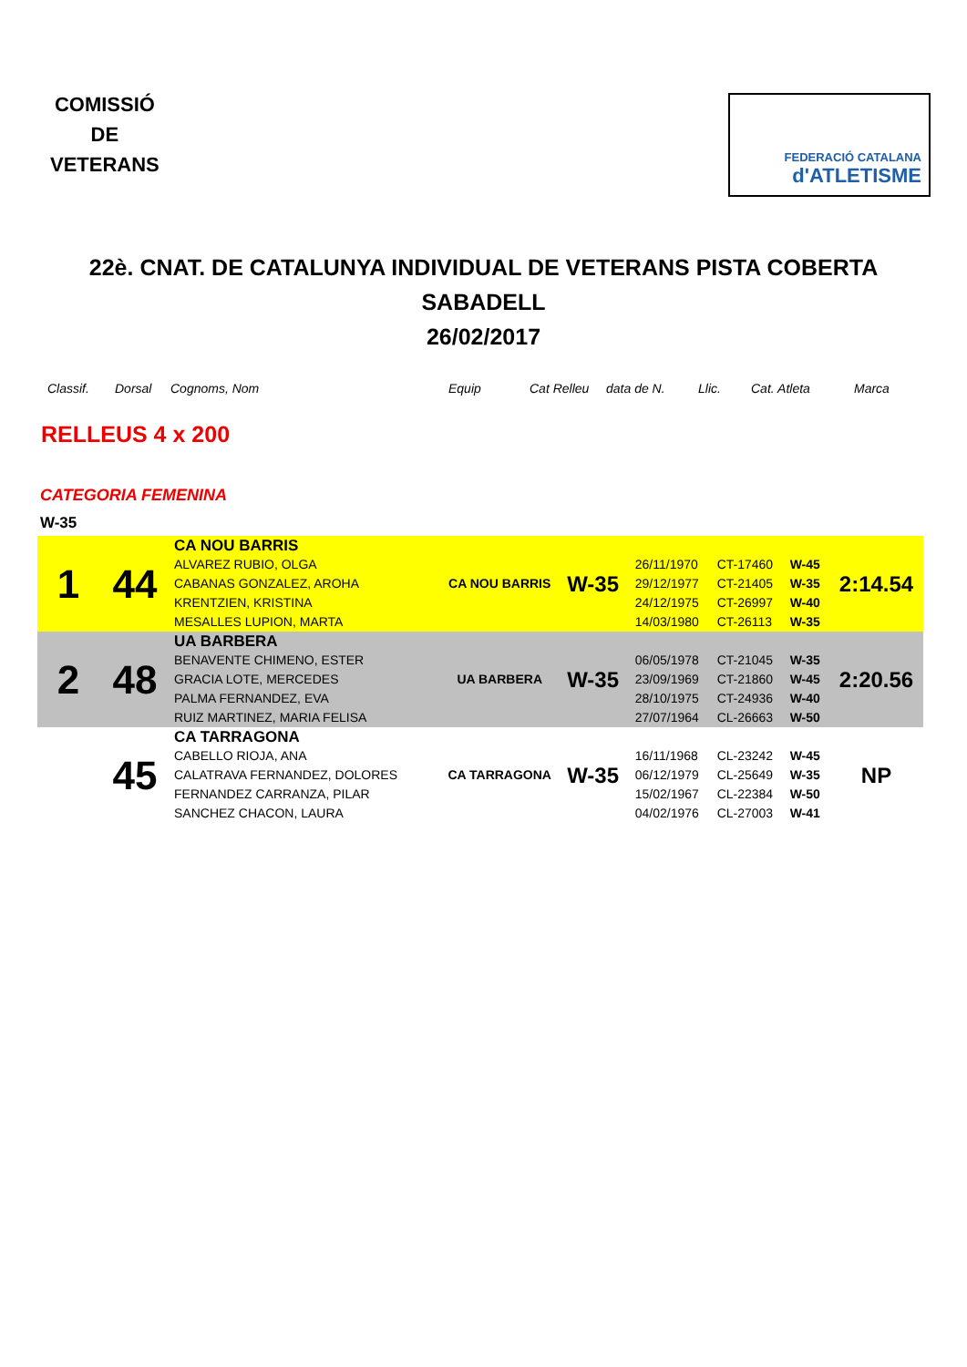COMISSIÓ
DE
VETERANS
FEDERACIÓ CATALANA
d'ATLETISME
22è. CNAT. DE CATALUNYA INDIVIDUAL DE VETERANS PISTA COBERTA
SABADELL
26/02/2017
Classif. Dorsal Cognoms, Nom Equip Cat Relleu data de N. Llic. Cat. Atleta Marca
RELLEUS 4 x 200
CATEGORIA FEMENINA
W-35
| 1 | 44 | CA NOU BARRIS | CA NOU BARRIS | W-35 | | | | 2:14.54 |
| | | ALVAREZ RUBIO, OLGA | | | 26/11/1970 | CT-17460 | W-45 | |
| | | CABANAS GONZALEZ, AROHA | | | 29/12/1977 | CT-21405 | W-35 | |
| | | KRENTZIEN, KRISTINA | | | 24/12/1975 | CT-26997 | W-40 | |
| | | MESALLES LUPION, MARTA | | | 14/03/1980 | CT-26113 | W-35 | |
| 2 | 48 | UA BARBERA | UA BARBERA | W-35 | | | | 2:20.56 |
| | | BENAVENTE CHIMENO, ESTER | | | 06/05/1978 | CT-21045 | W-35 | |
| | | GRACIA LOTE, MERCEDES | | | 23/09/1969 | CT-21860 | W-45 | |
| | | PALMA FERNANDEZ, EVA | | | 28/10/1975 | CT-24936 | W-40 | |
| | | RUIZ MARTINEZ, MARIA FELISA | | | 27/07/1964 | CL-26663 | W-50 | |
| | 45 | CA TARRAGONA | CA TARRAGONA | W-35 | | | | NP |
| | | CABELLO RIOJA, ANA | | | 16/11/1968 | CL-23242 | W-45 | |
| | | CALATRAVA FERNANDEZ, DOLORES | | | 06/12/1979 | CL-25649 | W-35 | |
| | | FERNANDEZ CARRANZA, PILAR | | | 15/02/1967 | CL-22384 | W-50 | |
| | | SANCHEZ CHACON, LAURA | | | 04/02/1976 | CL-27003 | W-41 | |